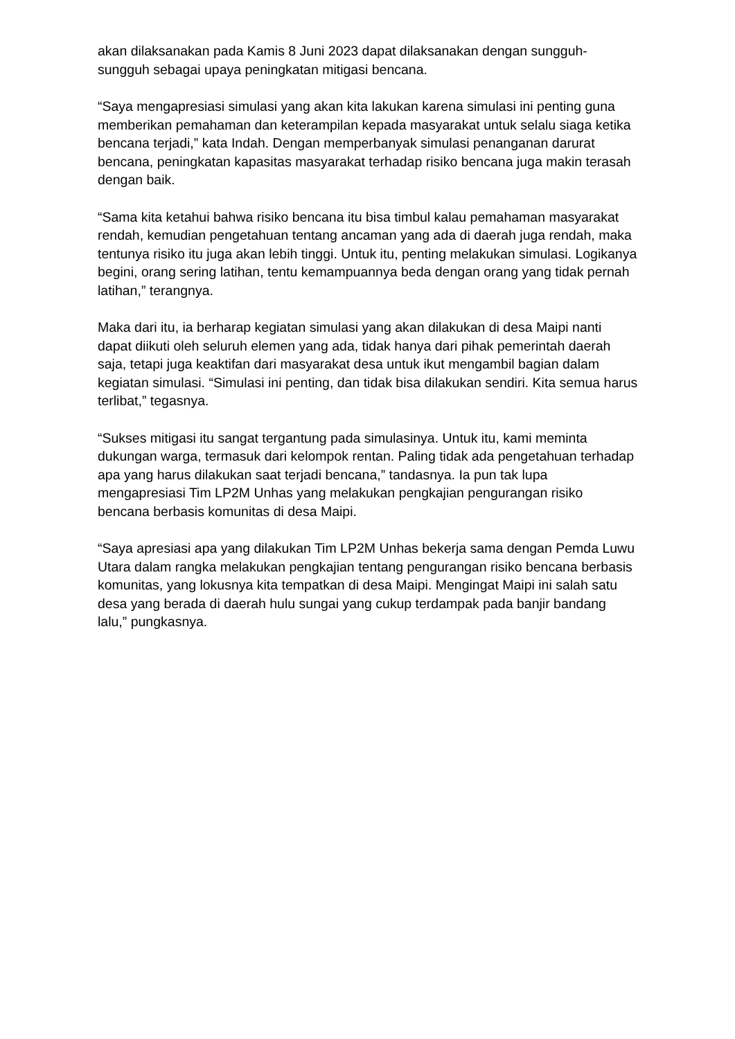akan dilaksanakan pada Kamis 8 Juni 2023 dapat dilaksanakan dengan sungguh-sungguh sebagai upaya peningkatan mitigasi bencana.
“Saya mengapresiasi simulasi yang akan kita lakukan karena simulasi ini penting guna memberikan pemahaman dan keterampilan kepada masyarakat untuk selalu siaga ketika bencana terjadi,” kata Indah. Dengan memperbanyak simulasi penanganan darurat bencana, peningkatan kapasitas masyarakat terhadap risiko bencana juga makin terasah dengan baik.
“Sama kita ketahui bahwa risiko bencana itu bisa timbul kalau pemahaman masyarakat rendah, kemudian pengetahuan tentang ancaman yang ada di daerah juga rendah, maka tentunya risiko itu juga akan lebih tinggi. Untuk itu, penting melakukan simulasi. Logikanya begini, orang sering latihan, tentu kemampuannya beda dengan orang yang tidak pernah latihan,” terangnya.
Maka dari itu, ia berharap kegiatan simulasi yang akan dilakukan di desa Maipi nanti dapat diikuti oleh seluruh elemen yang ada, tidak hanya dari pihak pemerintah daerah saja, tetapi juga keaktifan dari masyarakat desa untuk ikut mengambil bagian dalam kegiatan simulasi. “Simulasi ini penting, dan tidak bisa dilakukan sendiri. Kita semua harus terlibat,” tegasnya.
“Sukses mitigasi itu sangat tergantung pada simulasinya. Untuk itu, kami meminta dukungan warga, termasuk dari kelompok rentan. Paling tidak ada pengetahuan terhadap apa yang harus dilakukan saat terjadi bencana,” tandasnya. Ia pun tak lupa mengapresiasi Tim LP2M Unhas yang melakukan pengkajian pengurangan risiko bencana berbasis komunitas di desa Maipi.
“Saya apresiasi apa yang dilakukan Tim LP2M Unhas bekerja sama dengan Pemda Luwu Utara dalam rangka melakukan pengkajian tentang pengurangan risiko bencana berbasis komunitas, yang lokusnya kita tempatkan di desa Maipi. Mengingat Maipi ini salah satu desa yang berada di daerah hulu sungai yang cukup terdampak pada banjir bandang lalu,” pungkasnya.